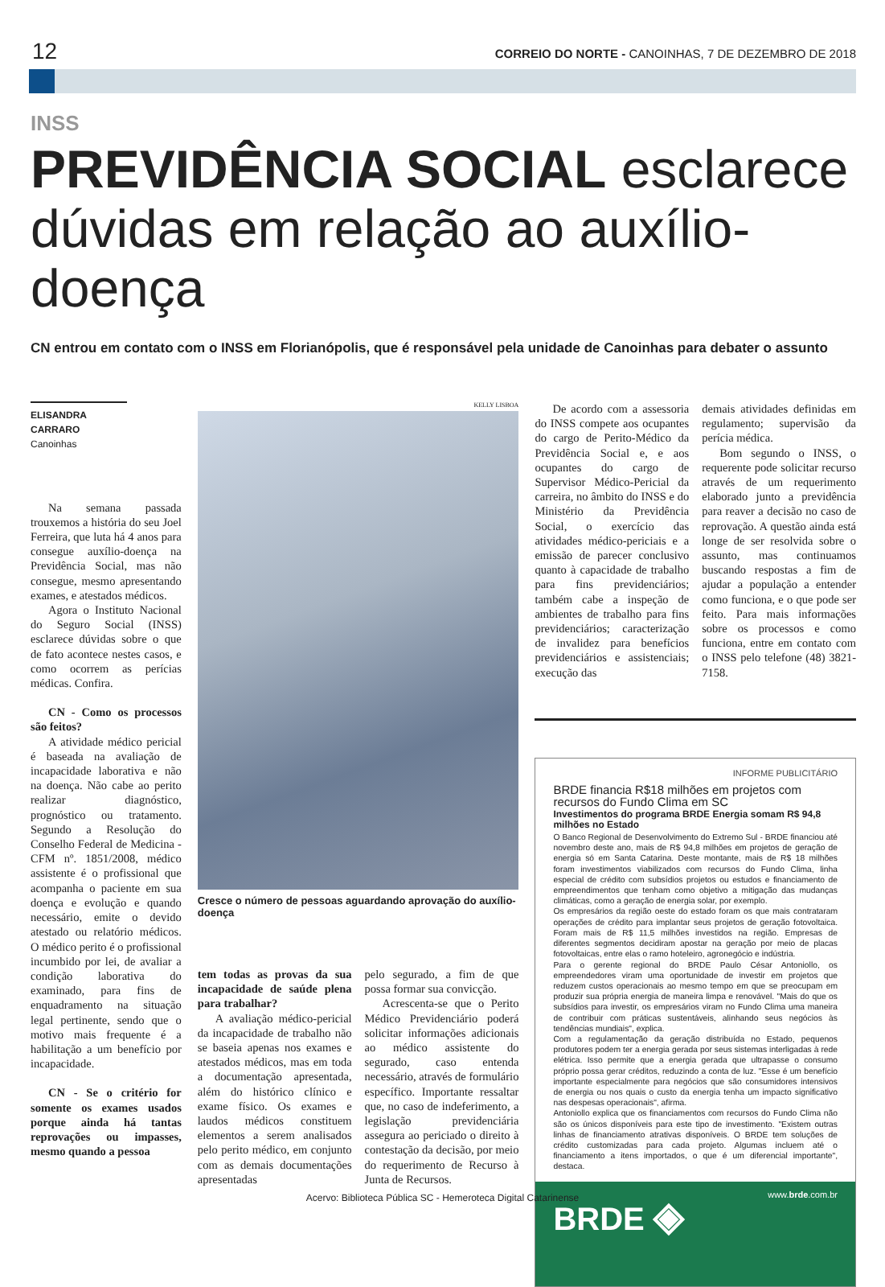12
CORREIO DO NORTE - CANOINHAS, 7 DE DEZEMBRO DE 2018
INSS
PREVIDÊNCIA SOCIAL esclarece dúvidas em relação ao auxílio-doença
CN entrou em contato com o INSS em Florianópolis, que é responsável pela unidade de Canoinhas para debater o assunto
ELISANDRA CARRARO
Canoinhas
Na semana passada trouxemos a história do seu Joel Ferreira, que luta há 4 anos para consegue auxílio-doença na Previdência Social, mas não consegue, mesmo apresentando exames, e atestados médicos.
Agora o Instituto Nacional do Seguro Social (INSS) esclarece dúvidas sobre o que de fato acontece nestes casos, e como ocorrem as perícias médicas. Confira.
CN - Como os processos são feitos?
A atividade médico pericial é baseada na avaliação de incapacidade laborativa e não na doença. Não cabe ao perito realizar diagnóstico, prognóstico ou tratamento. Segundo a Resolução do Conselho Federal de Medicina - CFM nº. 1851/2008, médico assistente é o profissional que acompanha o paciente em sua doença e evolução e quando necessário, emite o devido atestado ou relatório médicos. O médico perito é o profissional incumbido por lei, de avaliar a condição laborativa do examinado, para fins de enquadramento na situação legal pertinente, sendo que o motivo mais frequente é a habilitação a um benefício por incapacidade.
CN - Se o critério for somente os exames usados porque ainda há tantas reprovações ou impasses, mesmo quando a pessoa
KELLY LISBOA
Cresce o número de pessoas aguardando aprovação do auxílio-doença
tem todas as provas da sua incapacidade de saúde plena para trabalhar?
A avaliação médico-pericial da incapacidade de trabalho não se baseia apenas nos exames e atestados médicos, mas em toda a documentação apresentada, além do histórico clínico e exame físico. Os exames e laudos médicos constituem elementos a serem analisados pelo perito médico, em conjunto com as demais documentações apresentadas
pelo segurado, a fim de que possa formar sua convicção.
Acrescenta-se que o Perito Médico Previdenciário poderá solicitar informações adicionais ao médico assistente do segurado, caso entenda necessário, através de formulário específico. Importante ressaltar que, no caso de indeferimento, a legislação previdenciária assegura ao periciado o direito à contestação da decisão, por meio do requerimento de Recurso à Junta de Recursos.
De acordo com a assessoria do INSS compete aos ocupantes do cargo de Perito-Médico da Previdência Social e, e aos ocupantes do cargo de Supervisor Médico-Pericial da carreira, no âmbito do INSS e do Ministério da Previdência Social, o exercício das atividades médico-periciais e a emissão de parecer conclusivo quanto à capacidade de trabalho para fins previdenciários; também cabe a inspeção de ambientes de trabalho para fins previdenciários; caracterização de invalidez para benefícios previdenciários e assistenciais; execução das
demais atividades definidas em regulamento; supervisão da perícia médica.
Bom segundo o INSS, o requerente pode solicitar recurso através de um requerimento elaborado junto a previdência para reaver a decisão no caso de reprovação. A questão ainda está longe de ser resolvida sobre o assunto, mas continuamos buscando respostas a fim de ajudar a população a entender como funciona, e o que pode ser feito. Para mais informações sobre os processos e como funciona, entre em contato com o INSS pelo telefone (48) 3821-7158.
INFORME PUBLICITÁRIO
BRDE financia R$18 milhões em projetos com recursos do Fundo Clima em SC
Investimentos do programa BRDE Energia somam R$ 94,8 milhões no Estado
O Banco Regional de Desenvolvimento do Extremo Sul - BRDE financiou até novembro deste ano, mais de R$ 94,8 milhões em projetos de geração de energia só em Santa Catarina. Deste montante, mais de R$ 18 milhões foram investimentos viabilizados com recursos do Fundo Clima, linha especial de crédito com subsídios projetos ou estudos e financiamento de empreendimentos que tenham como objetivo a mitigação das mudanças climáticas, como a geração de energia solar, por exemplo.
Os empresários da região oeste do estado foram os que mais contrataram operações de crédito para implantar seus projetos de geração fotovoltaica. Foram mais de R$ 11,5 milhões investidos na região. Empresas de diferentes segmentos decidiram apostar na geração por meio de placas fotovoltaicas, entre elas o ramo hoteleiro, agronegócio e indústria.
Para o gerente regional do BRDE Paulo César Antoniollo, os empreendedores viram uma oportunidade de investir em projetos que reduzem custos operacionais ao mesmo tempo em que se preocupam em produzir sua própria energia de maneira limpa e renovável. "Mais do que os subsídios para investir, os empresários viram no Fundo Clima uma maneira de contribuir com práticas sustentáveis, alinhando seus negócios às tendências mundiais", explica.
Com a regulamentação da geração distribuída no Estado, pequenos produtores podem ter a energia gerada por seus sistemas interligadas à rede elétrica. Isso permite que a energia gerada que ultrapasse o consumo próprio possa gerar créditos, reduzindo a conta de luz. "Esse é um benefício importante especialmente para negócios que são consumidores intensivos de energia ou nos quais o custo da energia tenha um impacto significativo nas despesas operacionais", afirma.
Antoniollo explica que os financiamentos com recursos do Fundo Clima não são os únicos disponíveis para este tipo de investimento. "Existem outras linhas de financiamento atrativas disponíveis. O BRDE tem soluções de crédito customizadas para cada projeto. Algumas incluem até o financiamento a itens importados, o que é um diferencial importante", destaca.
www.brde.com.br
BRDE ◈
Acervo: Biblioteca Pública SC - Hemeroteca Digital Catarinense